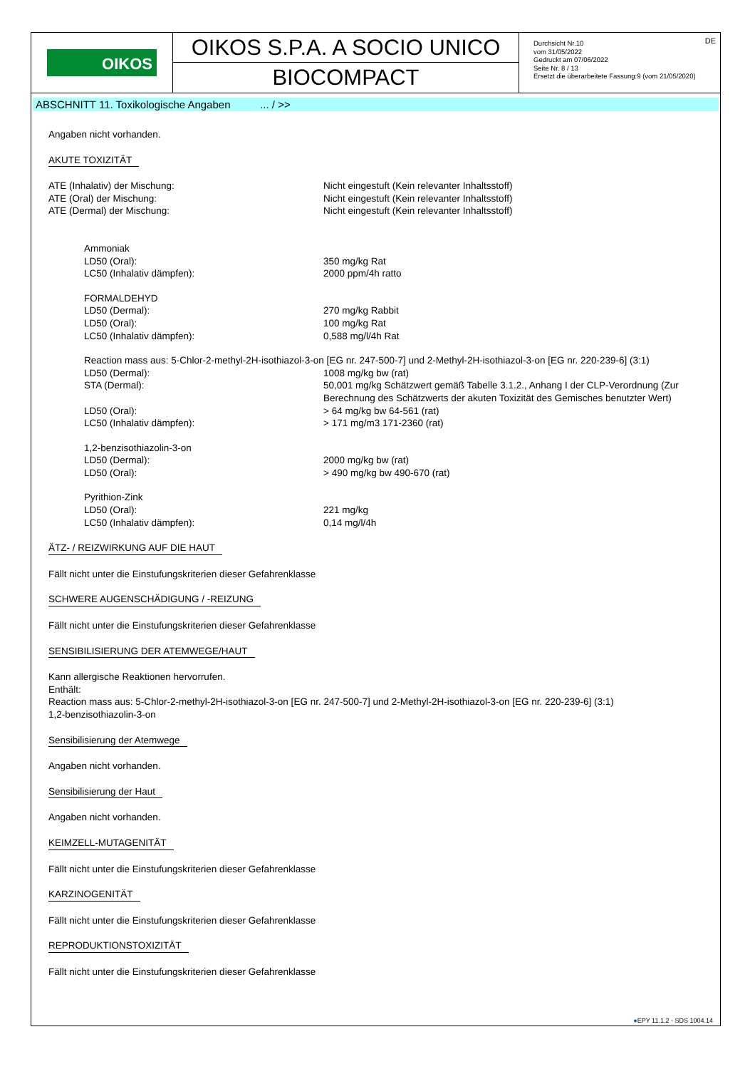OIKOS
OIKOS S.P.A. A SOCIO UNICO
BIOCOMPACT
DE Durchsicht Nr.10
vom 31/05/2022
Gedruckt am 07/06/2022
Seite Nr. 8 / 13
Ersetzt die überarbeitete Fassung:9 (vom 21/05/2020)
ABSCHNITT 11. Toxikologische Angaben ... / >>
Angaben nicht vorhanden.
AKUTE TOXIZITÄT
| ATE (Inhalativ) der Mischung: | Nicht eingestuft (Kein relevanter Inhaltsstoff) |
| ATE (Oral) der Mischung: | Nicht eingestuft (Kein relevanter Inhaltsstoff) |
| ATE (Dermal) der Mischung: | Nicht eingestuft (Kein relevanter Inhaltsstoff) |
| Ammoniak | |
| LD50 (Oral): | 350 mg/kg Rat |
| LC50 (Inhalativ dämpfen): | 2000 ppm/4h ratto |
| FORMALDEHYD | |
| LD50 (Dermal): | 270 mg/kg Rabbit |
| LD50 (Oral): | 100 mg/kg Rat |
| LC50 (Inhalativ dämpfen): | 0,588 mg/l/4h Rat |
| Reaction mass aus: 5-Chlor-2-methyl-2H-isothiazol-3-on [EG nr. 247-500-7] und 2-Methyl-2H-isothiazol-3-on [EG nr. 220-239-6] (3:1) | |
| LD50 (Dermal): | 1008 mg/kg bw (rat) |
| STA (Dermal): | 50,001 mg/kg Schätzwert gemäß Tabelle 3.1.2., Anhang I der CLP-Verordnung (Zur Berechnung des Schätzwerts der akuten Toxizität des Gemisches benutzter Wert) |
| LD50 (Oral): | > 64 mg/kg bw 64-561 (rat) |
| LC50 (Inhalativ dämpfen): | > 171 mg/m3 171-2360 (rat) |
| 1,2-benzisothiazolin-3-on | |
| LD50 (Dermal): | 2000 mg/kg bw (rat) |
| LD50 (Oral): | > 490 mg/kg bw 490-670 (rat) |
| Pyrithion-Zink | |
| LD50 (Oral): | 221 mg/kg |
| LC50 (Inhalativ dämpfen): | 0,14 mg/l/4h |
ÄTZ- / REIZWIRKUNG AUF DIE HAUT
Fällt nicht unter die Einstufungskriterien dieser Gefahrenklasse
SCHWERE AUGENSCHÄDIGUNG / -REIZUNG
Fällt nicht unter die Einstufungskriterien dieser Gefahrenklasse
SENSIBILISIERUNG DER ATEMWEGE/HAUT
Kann allergische Reaktionen hervorrufen.
Enthält:
Reaction mass aus: 5-Chlor-2-methyl-2H-isothiazol-3-on [EG nr. 247-500-7] und 2-Methyl-2H-isothiazol-3-on [EG nr. 220-239-6] (3:1)
1,2-benzisothiazolin-3-on
Sensibilisierung der Atemwege
Angaben nicht vorhanden.
Sensibilisierung der Haut
Angaben nicht vorhanden.
KEIMZELL-MUTAGENITÄT
Fällt nicht unter die Einstufungskriterien dieser Gefahrenklasse
KARZINOGENITÄT
Fällt nicht unter die Einstufungskriterien dieser Gefahrenklasse
REPRODUKTIONSTOXIZITÄT
Fällt nicht unter die Einstufungskriterien dieser Gefahrenklasse
●EPY 11.1.2 - SDS 1004.14